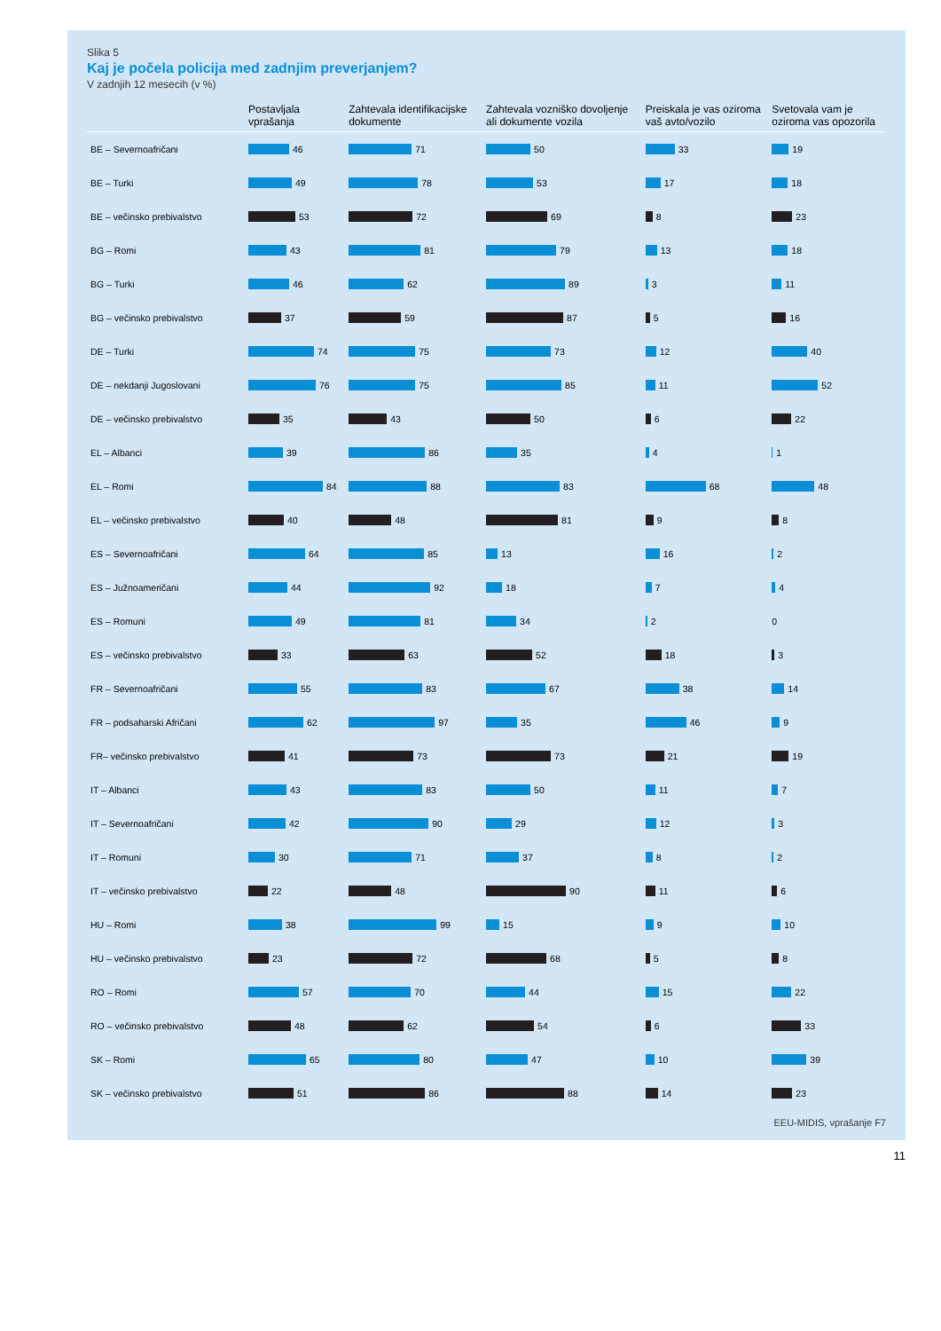Slika 5
Kaj je počela policija med zadnjim preverjanjem?
V zadnjih 12 mesecih (v %)
| | Postavljala vprašanja | Zahtevala identifikacijske dokumente | Zahtevala vozniško dovoljenje ali dokumente vozila | Preiskala je vas oziroma vaš avto/vozilo | Svetovala vam je oziroma vas opozorila |
| --- | --- | --- | --- | --- | --- |
| BE – Severnoafričani | 46 | 71 | 50 | 33 | 19 |
| BE – Turki | 49 | 78 | 53 | 17 | 18 |
| BE – večinsko prebivalstvo | 53 | 72 | 69 | 8 | 23 |
| BG – Romi | 43 | 81 | 79 | 13 | 18 |
| BG – Turki | 46 | 62 | 89 | 3 | 11 |
| BG – večinsko prebivalstvo | 37 | 59 | 87 | 5 | 16 |
| DE – Turki | 74 | 75 | 73 | 12 | 40 |
| DE – nekdanji Jugoslovani | 76 | 75 | 85 | 11 | 52 |
| DE – večinsko prebivalstvo | 35 | 43 | 50 | 6 | 22 |
| EL – Albanci | 39 | 86 | 35 | 4 | 1 |
| EL – Romi | 84 | 88 | 83 | 68 | 48 |
| EL – večinsko prebivalstvo | 40 | 48 | 81 | 9 | 8 |
| ES – Severnoafričani | 64 | 85 | 13 | 16 | 2 |
| ES – Južnoameričani | 44 | 92 | 18 | 7 | 4 |
| ES – Romuni | 49 | 81 | 34 | 2 | 0 |
| ES – večinsko prebivalstvo | 33 | 63 | 52 | 18 | 3 |
| FR – Severnoafričani | 55 | 83 | 67 | 38 | 14 |
| FR – podsaharski Afričani | 62 | 97 | 35 | 46 | 9 |
| FR– večinsko prebivalstvo | 41 | 73 | 73 | 21 | 19 |
| IT – Albanci | 43 | 83 | 50 | 11 | 7 |
| IT – Severnoafričani | 42 | 90 | 29 | 12 | 3 |
| IT – Romuni | 30 | 71 | 37 | 8 | 2 |
| IT – večinsko prebivalstvo | 22 | 48 | 90 | 11 | 6 |
| HU – Romi | 38 | 99 | 15 | 9 | 10 |
| HU – večinsko prebivalstvo | 23 | 72 | 68 | 5 | 8 |
| RO – Romi | 57 | 70 | 44 | 15 | 22 |
| RO – večinsko prebivalstvo | 48 | 62 | 54 | 6 | 33 |
| SK – Romi | 65 | 80 | 47 | 10 | 39 |
| SK – večinsko prebivalstvo | 51 | 86 | 88 | 14 | 23 |
EEU-MIDIS, vprašanje F7
11